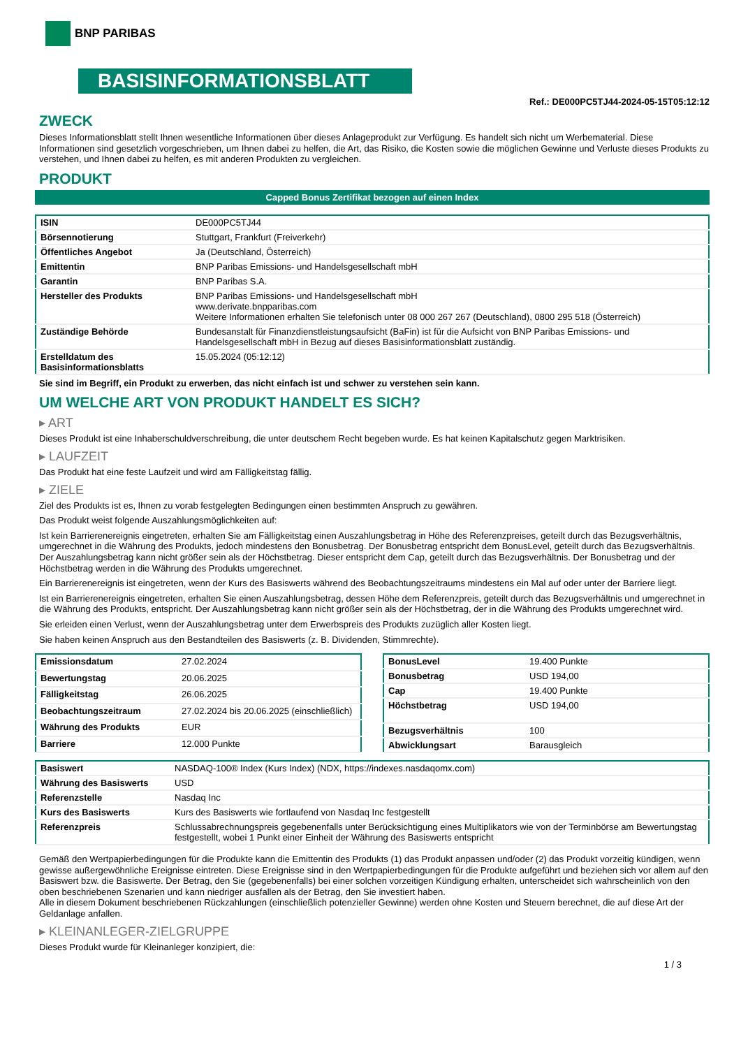BNP PARIBAS
BASISINFORMATIONSBLATT
Ref.: DE000PC5TJ44-2024-05-15T05:12:12
ZWECK
Dieses Informationsblatt stellt Ihnen wesentliche Informationen über dieses Anlageprodukt zur Verfügung. Es handelt sich nicht um Werbematerial. Diese Informationen sind gesetzlich vorgeschrieben, um Ihnen dabei zu helfen, die Art, das Risiko, die Kosten sowie die möglichen Gewinne und Verluste dieses Produkts zu verstehen, und Ihnen dabei zu helfen, es mit anderen Produkten zu vergleichen.
PRODUKT
Capped Bonus Zertifikat bezogen auf einen Index
| ISIN | DE000PC5TJ44 |
| Börsennotierung | Stuttgart, Frankfurt (Freiverkehr) |
| Öffentliches Angebot | Ja (Deutschland, Österreich) |
| Emittentin | BNP Paribas Emissions- und Handelsgesellschaft mbH |
| Garantin | BNP Paribas S.A. |
| Hersteller des Produkts | BNP Paribas Emissions- und Handelsgesellschaft mbH www.derivate.bnpparibas.com Weitere Informationen erhalten Sie telefonisch unter 08 000 267 267 (Deutschland), 0800 295 518 (Österreich) |
| Zuständige Behörde | Bundesanstalt für Finanzdienstleistungsaufsicht (BaFin) ist für die Aufsicht von BNP Paribas Emissions- und Handelsgesellschaft mbH in Bezug auf dieses Basisinformationsblatt zuständig. |
| Erstelldatum des Basisinformationsblatts | 15.05.2024 (05:12:12) |
Sie sind im Begriff, ein Produkt zu erwerben, das nicht einfach ist und schwer zu verstehen sein kann.
UM WELCHE ART VON PRODUKT HANDELT ES SICH?
▸ ART
Dieses Produkt ist eine Inhaberschuldverschreibung, die unter deutschem Recht begeben wurde. Es hat keinen Kapitalschutz gegen Marktrisiken.
▸ LAUFZEIT
Das Produkt hat eine feste Laufzeit und wird am Fälligkeitstag fällig.
▸ ZIELE
Ziel des Produkts ist es, Ihnen zu vorab festgelegten Bedingungen einen bestimmten Anspruch zu gewähren.
Das Produkt weist folgende Auszahlungsmöglichkeiten auf:
Ist kein Barrierenereignis eingetreten, erhalten Sie am Fälligkeitstag einen Auszahlungsbetrag in Höhe des Referenzpreises, geteilt durch das Bezugsverhältnis, umgerechnet in die Währung des Produkts, jedoch mindestens den Bonusbetrag. Der Bonusbetrag entspricht dem BonusLevel, geteilt durch das Bezugsverhältnis. Der Auszahlungsbetrag kann nicht größer sein als der Höchstbetrag. Dieser entspricht dem Cap, geteilt durch das Bezugsverhältnis. Der Bonusbetrag und der Höchstbetrag werden in die Währung des Produkts umgerechnet.
Ein Barrierenereignis ist eingetreten, wenn der Kurs des Basiswerts während des Beobachtungszeitraums mindestens ein Mal auf oder unter der Barriere liegt.
Ist ein Barrierenereignis eingetreten, erhalten Sie einen Auszahlungsbetrag, dessen Höhe dem Referenzpreis, geteilt durch das Bezugsverhältnis und umgerechnet in die Währung des Produkts, entspricht. Der Auszahlungsbetrag kann nicht größer sein als der Höchstbetrag, der in die Währung des Produkts umgerechnet wird.
Sie erleiden einen Verlust, wenn der Auszahlungsbetrag unter dem Erwerbspreis des Produkts zuzüglich aller Kosten liegt.
Sie haben keinen Anspruch aus den Bestandteilen des Basiswerts (z. B. Dividenden, Stimmrechte).
| Emissionsdatum | 27.02.2024 |
| Bewertungstag | 20.06.2025 |
| Fälligkeitstag | 26.06.2025 |
| Beobachtungszeitraum | 27.02.2024 bis 20.06.2025 (einschließlich) |
| Währung des Produkts | EUR |
| Barriere | 12.000 Punkte |
| BonusLevel | 19.400 Punkte |
| Bonusbetrag | USD 194,00 |
| Cap | 19.400 Punkte |
| Höchstbetrag | USD 194,00 |
| Bezugsverhältnis | 100 |
| Abwicklungsart | Barausgleich |
| Basiswert | NASDAQ-100® Index (Kurs Index) (NDX, https://indexes.nasdaqomx.com) |
| Währung des Basiswerts | USD |
| Referenzstelle | Nasdaq Inc |
| Kurs des Basiswerts | Kurs des Basiswerts wie fortlaufend von Nasdaq Inc festgestellt |
| Referenzpreis | Schlussabrechnungspreis gegebenenfalls unter Berücksichtigung eines Multiplikators wie von der Terminbörse am Bewertungstag festgestellt, wobei 1 Punkt einer Einheit der Währung des Basiswerts entspricht |
Gemäß den Wertpapierbedingungen für die Produkte kann die Emittentin des Produkts (1) das Produkt anpassen und/oder (2) das Produkt vorzeitig kündigen, wenn gewisse außergewöhnliche Ereignisse eintreten. Diese Ereignisse sind in den Wertpapierbedingungen für die Produkte aufgeführt und beziehen sich vor allem auf den Basiswert bzw. die Basiswerte. Der Betrag, den Sie (gegebenenfalls) bei einer solchen vorzeitigen Kündigung erhalten, unterscheidet sich wahrscheinlich von den oben beschriebenen Szenarien und kann niedriger ausfallen als der Betrag, den Sie investiert haben.
Alle in diesem Dokument beschriebenen Rückzahlungen (einschließlich potenzieller Gewinne) werden ohne Kosten und Steuern berechnet, die auf diese Art der Geldanlage anfallen.
▸ KLEINANLEGER-ZIELGRUPPE
Dieses Produkt wurde für Kleinanleger konzipiert, die:
1 / 3